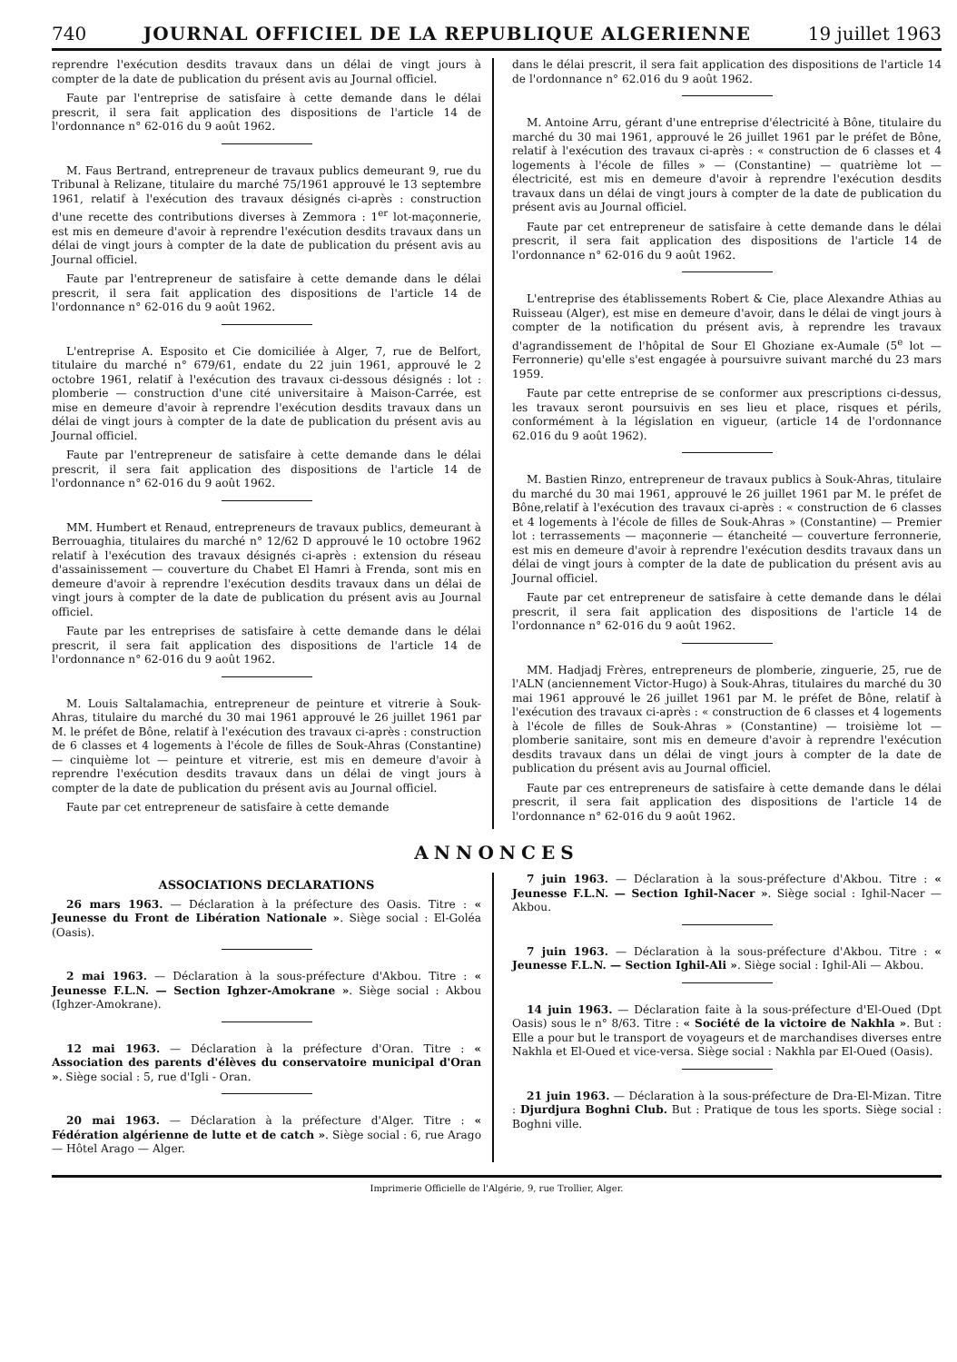740 JOURNAL OFFICIEL DE LA REPUBLIQUE ALGERIENNE
19 juillet 1963
reprendre l'exécution desdits travaux dans un délai de vingt jours à compter de la date de publication du présent avis au Journal officiel.
Faute par l'entreprise de satisfaire à cette demande dans le délai prescrit, il sera fait application des dispositions de l'article 14 de l'ordonnance n° 62-016 du 9 août 1962.
M. Faus Bertrand, entrepreneur de travaux publics demeurant 9, rue du Tribunal à Relizane, titulaire du marché 75/1961 approuvé le 13 septembre 1961, relatif à l'exécution des travaux désignés ci-après : construction d'une recette des contributions diverses à Zemmora : 1<sup>er</sup> lot-maçonnerie, est mis en demeure d'avoir à reprendre l'exécution desdits travaux dans un délai de vingt jours à compter de la date de publication du présent avis au Journal officiel.
Faute par l'entrepreneur de satisfaire à cette demande dans le délai prescrit, il sera fait application des dispositions de l'article 14 de l'ordonnance n° 62-016 du 9 août 1962.
L'entreprise A. Esposito et Cie domiciliée à Alger, 7, rue de Belfort, titulaire du marché n° 679/61, endate du 22 juin 1961, approuvé le 2 octobre 1961, relatif à l'exécution des travaux ci-dessous désignés : lot : plomberie — construction d'une cité universitaire à Maison-Carrée, est mise en demeure d'avoir à reprendre l'exécution desdits travaux dans un délai de vingt jours à compter de la date de publication du présent avis au Journal officiel.
Faute par l'entrepreneur de satisfaire à cette demande dans le délai prescrit, il sera fait application des dispositions de l'article 14 de l'ordonnance n° 62-016 du 9 août 1962.
MM. Humbert et Renaud, entrepreneurs de travaux publics, demeurant à Berrouaghia, titulaires du marché n° 12/62 D approuvé le 10 octobre 1962 relatif à l'exécution des travaux désignés ci-après : extension du réseau d'assainissement — couverture du Chabet El Hamri à Frenda, sont mis en demeure d'avoir à reprendre l'exécution desdits travaux dans un délai de vingt jours à compter de la date de publication du présent avis au Journal officiel.
Faute par les entreprises de satisfaire à cette demande dans le délai prescrit, il sera fait application des dispositions de l'article 14 de l'ordonnance n° 62-016 du 9 août 1962.
M. Louis Saltalamachia, entrepreneur de peinture et vitrerie à Souk-Ahras, titulaire du marché du 30 mai 1961 approuvé le 26 juillet 1961 par M. le préfet de Bône, relatif à l'exécution des travaux ci-après : construction de 6 classes et 4 logements à l'école de filles de Souk-Ahras (Constantine) — cinquième lot — peinture et vitrerie, est mis en demeure d'avoir à reprendre l'exécution desdits travaux dans un délai de vingt jours à compter de la date de publication du présent avis au Journal officiel.
Faute par cet entrepreneur de satisfaire à cette demande
dans le délai prescrit, il sera fait application des dispositions de l'article 14 de l'ordonnance n° 62.016 du 9 août 1962.
M. Antoine Arru, gérant d'une entreprise d'électricité à Bône, titulaire du marché du 30 mai 1961, approuvé le 26 juillet 1961 par le préfet de Bône, relatif à l'exécution des travaux ci-après : « construction de 6 classes et 4 logements à l'école de filles » — (Constantine) — quatrième lot — électricité, est mis en demeure d'avoir à reprendre l'exécution desdits travaux dans un délai de vingt jours à compter de la date de publication du présent avis au Journal officiel.
Faute par cet entrepreneur de satisfaire à cette demande dans le délai prescrit, il sera fait application des dispositions de l'article 14 de l'ordonnance n° 62-016 du 9 août 1962.
L'entreprise des établissements Robert & Cie, place Alexandre Athias au Ruisseau (Alger), est mise en demeure d'avoir, dans le délai de vingt jours à compter de la notification du présent avis, à reprendre les travaux d'agrandissement de l'hôpital de Sour El Ghoziane ex-Aumale (5<sup>e</sup> lot — Ferronnerie) qu'elle s'est engagée à poursuivre suivant marché du 23 mars 1959.
Faute par cette entreprise de se conformer aux prescriptions ci-dessus, les travaux seront poursuivis en ses lieu et place, risques et périls, conformément à la législation en vigueur, (article 14 de l'ordonnance 62.016 du 9 août 1962).
M. Bastien Rinzo, entrepreneur de travaux publics à Souk-Ahras, titulaire du marché du 30 mai 1961, approuvé le 26 juillet 1961 par M. le préfet de Bône,relatif à l'exécution des travaux ci-après : « construction de 6 classes et 4 logements à l'école de filles de Souk-Ahras » (Constantine) — Premier lot : terrassements — maçonnerie — étancheité — couverture ferronnerie, est mis en demeure d'avoir à reprendre l'exécution desdits travaux dans un délai de vingt jours à compter de la date de publication du présent avis au Journal officiel.
Faute par cet entrepreneur de satisfaire à cette demande dans le délai prescrit, il sera fait application des dispositions de l'article 14 de l'ordonnance n° 62-016 du 9 août 1962.
MM. Hadjadj Frères, entrepreneurs de plomberie, zinguerie, 25, rue de l'ALN (anciennement Victor-Hugo) à Souk-Ahras, titulaires du marché du 30 mai 1961 approuvé le 26 juillet 1961 par M. le préfet de Bône, relatif à l'exécution des travaux ci-après : « construction de 6 classes et 4 logements à l'école de filles de Souk-Ahras » (Constantine) — troisième lot — plomberie sanitaire, sont mis en demeure d'avoir à reprendre l'exécution desdits travaux dans un délai de vingt jours à compter de la date de publication du présent avis au Journal officiel.
Faute par ces entrepreneurs de satisfaire à cette demande dans le délai prescrit, il sera fait application des dispositions de l'article 14 de l'ordonnance n° 62-016 du 9 août 1962.
ANNONCES
ASSOCIATIONS DECLARATIONS
26 mars 1963. — Déclaration à la préfecture des Oasis. Titre : « Jeunesse du Front de Libération Nationale ». Siège social : El-Goléa (Oasis).
2 mai 1963. — Déclaration à la sous-préfecture d'Akbou. Titre : « Jeunesse F.L.N. — Section Ighzer-Amokrane ». Siège social : Akbou (Ighzer-Amokrane).
12 mai 1963. — Déclaration à la préfecture d'Oran. Titre : « Association des parents d'élèves du conservatoire municipal d'Oran ». Siège social : 5, rue d'Igli - Oran.
20 mai 1963. — Déclaration à la préfecture d'Alger. Titre : « Fédération algérienne de lutte et de catch ». Siège social : 6, rue Arago — Hôtel Arago — Alger.
7 juin 1963. — Déclaration à la sous-préfecture d'Akbou. Titre : « Jeunesse F.L.N. — Section Ighil-Nacer ». Siège social : Ighil-Nacer — Akbou.
7 juin 1963. — Déclaration à la sous-préfecture d'Akbou. Titre : « Jeunesse F.L.N. — Section Ighil-Ali ». Siège social : Ighil-Ali — Akbou.
14 juin 1963. — Déclaration faite à la sous-préfecture d'El-Oued (Dpt Oasis) sous le n° 8/63. Titre : « Société de la victoire de Nakhla ». But : Elle a pour but le transport de voyageurs et de marchandises diverses entre Nakhla et El-Oued et vice-versa. Siège social : Nakhla par El-Oued (Oasis).
21 juin 1963. — Déclaration à la sous-préfecture de Dra-El-Mizan. Titre : Djurdjura Boghni Club. But : Pratique de tous les sports. Siège social : Boghni ville.
Imprimerie Officielle de l'Algérie, 9, rue Trollier, Alger.